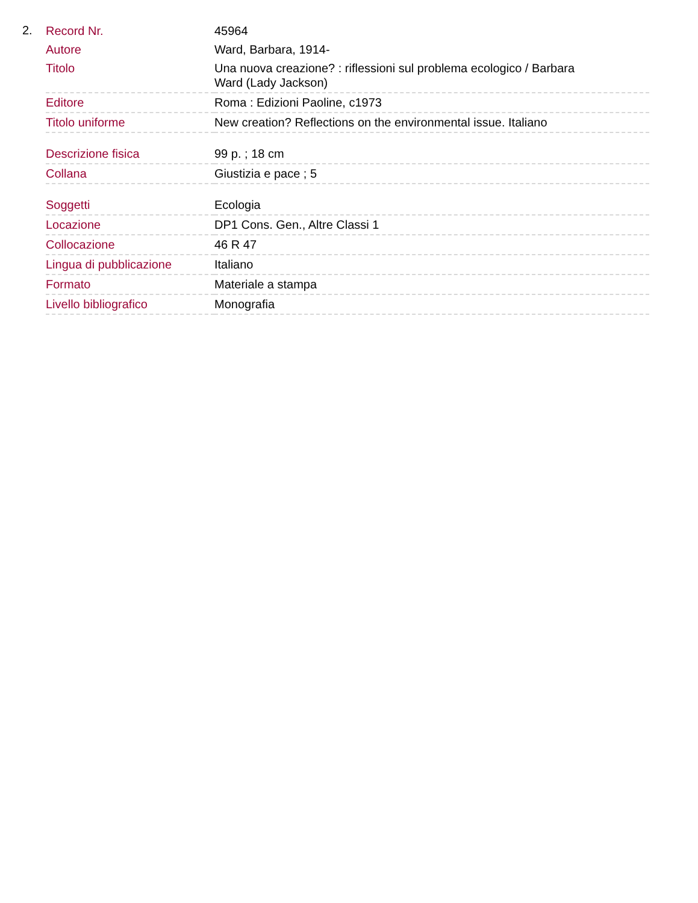2.
| Record Nr. | 45964 |
| Autore | Ward, Barbara, 1914- |
| Titolo | Una nuova creazione? : riflessioni sul problema ecologico / Barbara Ward (Lady Jackson) |
| Editore | Roma : Edizioni Paoline, c1973 |
| Titolo uniforme | New creation? Reflections on the environmental issue. Italiano |
| Descrizione fisica | 99 p. ; 18 cm |
| Collana | Giustizia e pace ; 5 |
| Soggetti | Ecologia |
| Locazione | DP1 Cons. Gen., Altre Classi 1 |
| Collocazione | 46 R 47 |
| Lingua di pubblicazione | Italiano |
| Formato | Materiale a stampa |
| Livello bibliografico | Monografia |